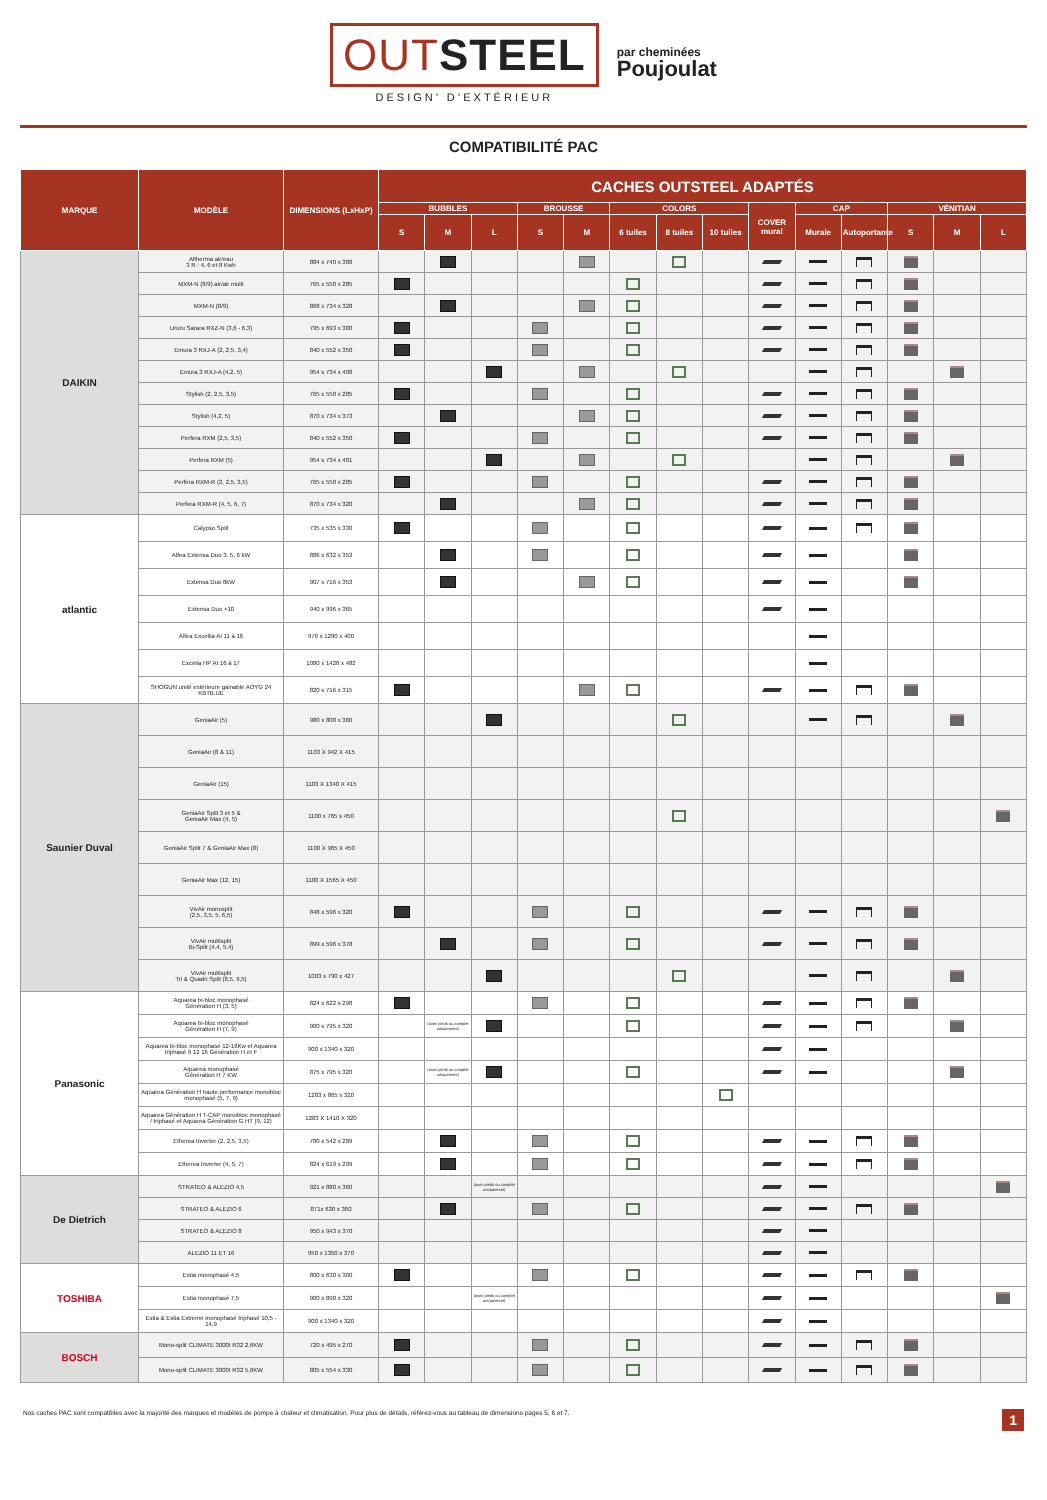OUTSTEEL
DESIGN’ D’EXTÉRIEUR
par cheminées
Poujoulat
COMPATIBILITÉ PAC
| MARQUE | MODÈLE | DIMENSIONS (LxHxP) | CACHES OUTSTEEL ADAPTÉS | | | | | | | | | | | | | |
| --- | --- | --- | --- | --- | --- | --- | --- | --- | --- | --- | --- | --- | --- | --- | --- | --- |
| | | | BUBBLES | | | BROUSSE | | COLORS | | | COVER mural | CAP | | VÉNITIAN | | |
| | | | S | M | L | S | M | 6 tuiles | 8 tuiles | 10 tuiles | | Murale | Autoportante | S | M | L |
| DAIKIN | Altherma air/eau 3 R : 4, 6 et 8 Kwh | 884 x 740 x 388 | | | | | | | | | | | | | | |
| | MXM-N (8/9) air/air multi | 765 x 550 x 285 | | | | | | | | | | | | | | |
| | MXM-N (8/9) | 868 x 734 x 328 | | | | | | | | | | | | | | |
| | Ururu Sarara RXZ-N (3,6 - 6,3) | 795 x 693 x 300 | | | | | | | | | | | | | | |
| | Emura 3 RXJ-A (2, 2,5, 3,4) | 840 x 552 x 350 | | | | | | | | | | | | | | |
| | Emura 3 RXJ-A (4,2, 5) | 954 x 734 x 408 | | | | | | | | | | | | | | |
| | Stylish (2, 2,5, 3,5) | 765 x 550 x 285 | | | | | | | | | | | | | | |
| | Stylish (4,2, 5) | 870 x 734 x 373 | | | | | | | | | | | | | | |
| | Perfera RXM (2,5, 3,5) | 840 x 552 x 350 | | | | | | | | | | | | | | |
| | Perfera RXM (5) | 954 x 734 x 401 | | | | | | | | | | | | | | |
| | Perfera RXM-R (2, 2,5, 3,5) | 765 x 550 x 285 | | | | | | | | | | | | | | |
| | Perfera RXM-R (4, 5, 6, 7) | 870 x 734 x 320 | | | | | | | | | | | | | | |
| atlantic | Calypso Split | 735 x 535 x 330 | | | | | | | | | | | | | | |
| | Alfea Extensa Duo 3, 5, 6 kW | 886 x 632 x 353 | | | | | | | | | | | | | | |
| | Extensa Duo 8kW | 907 x 716 x 353 | | | | | | | | | | | | | | |
| | Extensa Duo +10 | 940 x 996 x 365 | | | | | | | | | | | | | | |
| | Alfea Excellia AI 11 à 16 | 970 x 1290 x 400 | | | | | | | | | | | | | | |
| | Excelia HP AI 16 à 17 | 1080 x 1428 x 482 | | | | | | | | | | | | | | |
| | SHOGUN unité extérieure gainable AOYG 24 KBTB.UE | 820 x 716 x 315 | | | | | | | | | | | | | | |
| Saunier Duval | GeniaAir (5) | 980 x 800 x 360 | | | | | | | | | | | | | | |
| | GeniaAir (8 & 11) | 1103 X 942 X 415 | | | | | | | | | | | | | | |
| | GeniaAir (15) | 1103 X 1340 X 415 | | | | | | | | | | | | | | |
| | GeniaAir Split 3 et 5 & GeniaAir Max (4, 5) | 1100 x 765 x 450 | | | | | | | | | | | | | | |
| | GeniaAir Split 7 & GeniaAir Max (8) | 1100 X 965 X 450 | | | | | | | | | | | | | | |
| | GeniaAir Max (12, 15) | 1100 X 1565 X 450 | | | | | | | | | | | | | | |
| | VivAir monosplit (2,5, 3,5, 5, 6,5) | 848 x 596 x 320 | | | | | | | | | | | | | | |
| | VivAir multisplit Bi-Split (4,4, 5,4) | 899 x 596 x 378 | | | | | | | | | | | | | | |
| | VivAir multisplit Tri & Quadri Split (8,5, 9,5) | 1003 x 790 x 427 | | | | | | | | | | | | | | |
| Panasonic | Aquarea bi-bloc monophasé Génération H (3, 5) | 824 x 622 x 298 | | | | | | | | | | | | | | |
| | Aquarea bi-bloc monophasé Génération H (7, 9) | 900 x 795 x 320 | | (avec pieds ou complet uniquement) | | | | | | | | | | | | |
| | Aquarea bi-bloc monophasé 12-16Kw et Aquarea triphasé 9 12 16 Génération H et F | 900 x 1340 x 320 | | | | | | | | | | | | | | |
| | Aquarea monophasé Génération H 7 KW | 875 x 795 x 320 | | (avec pieds ou complet uniquement) | | | | | | | | | | | | |
| | Aquarea Génération H haute performance monobloc monophasé (5, 7, 9) | 1283 x 865 x 320 | | | | | | | | | | | | | | |
| | Aquarea Génération H T-CAP monobloc monophasé / triphasé et Aquarea Génération G HT (9, 12) | 1283 X 1410 X 320 | | | | | | | | | | | | | | |
| | Etherea Inverter (2, 2,5, 3,5) | 780 x 542 x 289 | | | | | | | | | | | | | | |
| | Etherea Inverter (4, 5, 7) | 824 x 619 x 299 | | | | | | | | | | | | | | |
| De Dietrich | STRATEO & ALEZIO 4,5 | 921 x 880 x 360 | | | (avec pieds ou complet uniquement) | | | | | | | | | | | |
| | STRATEO & ALEZIO 6 | 871x 630 x 360 | | | | | | | | | | | | | | |
| | STRATEO & ALEZIO 8 | 950 x 943 x 370 | | | | | | | | | | | | | | |
| | ALEZIO 11 ET 16 | 950 x 1350 x 370 | | | | | | | | | | | | | | |
| TOSHIBA | Estia monophasé 4,5 | 800 x 630 x 300 | | | | | | | | | | | | | | |
| | Estia monophasé 7,5 | 900 x 890 x 320 | | | (avec pieds ou complet uniquement) | | | | | | | | | | | |
| | Estia & Estia Extreme monophasé triphasé 10,5 - 14,9 | 900 x 1340 x 320 | | | | | | | | | | | | | | |
| BOSCH | Mono-split CLIMATE 3000I R32 2,6KW | 720 x 495 x 270 | | | | | | | | | | | | | | |
| | Mono-split CLIMATE 3000I R32 5,6KW | 805 x 554 x 330 | | | | | | | | | | | | | | |
Nos caches PAC sont compatibles avec la majorité des marques et modèles de pompe à chaleur et climatisation. Pour plus de détails, référez-vous au tableau de dimensions pages 5, 6 et 7. 1